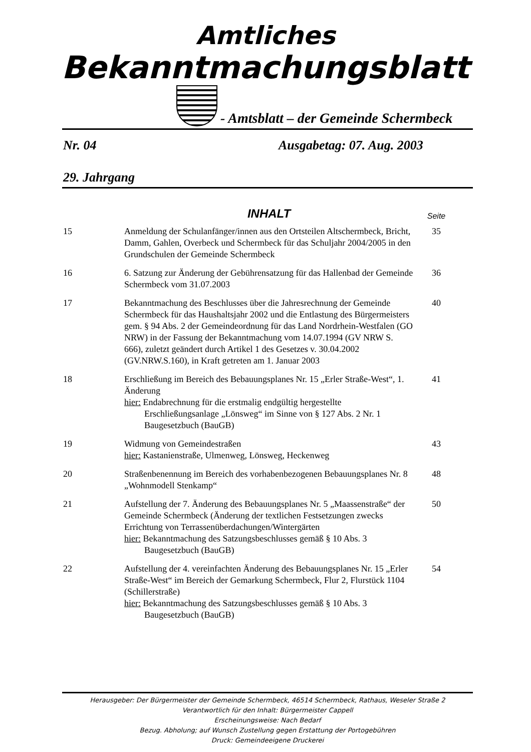Amtliches
Bekanntmachungsblatt
- Amtsblatt – der Gemeinde Schermbeck
Nr. 04 Ausgabetag: 07. Aug. 2003
29. Jahrgang
| | INHALT | Seite |
| --- | --- | --- |
| 15 | Anmeldung der Schulanfänger/innen aus den Ortsteilen Altschermbeck, Bricht, Damm, Gahlen, Overbeck und Schermbeck für das Schuljahr 2004/2005 in den Grundschulen der Gemeinde Schermbeck | 35 |
| 16 | 6. Satzung zur Änderung der Gebührensatzung für das Hallenbad der Gemeinde Schermbeck vom 31.07.2003 | 36 |
| 17 | Bekanntmachung des Beschlusses über die Jahresrechnung der Gemeinde Schermbeck für das Haushaltsjahr 2002 und die Entlastung des Bürgermeisters gem. § 94 Abs. 2 der Gemeindeordnung für das Land Nordrhein-Westfalen (GO NRW) in der Fassung der Bekanntmachung vom 14.07.1994 (GV NRW S. 666), zuletzt geändert durch Artikel 1 des Gesetzes v. 30.04.2002 (GV.NRW.S.160), in Kraft getreten am 1. Januar 2003 | 40 |
| 18 | Erschließung im Bereich des Bebauungsplanes Nr. 15 „Erler Straße-West“, 1. Änderung hier: Endabrechnung für die erstmalig endgültig hergestellte Erschließungsanlage „Lönsweg“ im Sinne von § 127 Abs. 2 Nr. 1 Baugesetzbuch (BauGB) | 41 |
| 19 | Widmung von Gemeindestraßen hier: Kastanienstraße, Ulmenweg, Lönsweg, Heckenweg | 43 |
| 20 | Straßenbenennung im Bereich des vorhabenbezogenen Bebauungsplanes Nr. 8 „Wohnmodell Stenkamp“ | 48 |
| 21 | Aufstellung der 7. Änderung des Bebauungsplanes Nr. 5 „Maassenstraße“ der Gemeinde Schermbeck (Änderung der textlichen Festsetzungen zwecks Errichtung von Terrassenüberdachungen/Wintergärten hier: Bekanntmachung des Satzungsbeschlusses gemäß § 10 Abs. 3 Baugesetzbuch (BauGB) | 50 |
| 22 | Aufstellung der 4. vereinfachten Änderung des Bebauungsplanes Nr. 15 „Erler Straße-West“ im Bereich der Gemarkung Schermbeck, Flur 2, Flurstück 1104 (Schillerstraße) hier: Bekanntmachung des Satzungsbeschlusses gemäß § 10 Abs. 3 Baugesetzbuch (BauGB) | 54 |
Herausgeber: Der Bürgermeister der Gemeinde Schermbeck, 46514 Schermbeck, Rathaus, Weseler Straße 2
Verantwortlich für den Inhalt: Bürgermeister Cappell
Erscheinungsweise: Nach Bedarf
Bezug. Abholung; auf Wunsch Zustellung gegen Erstattung der Portogebühren
Druck: Gemeindeeigene Druckerei